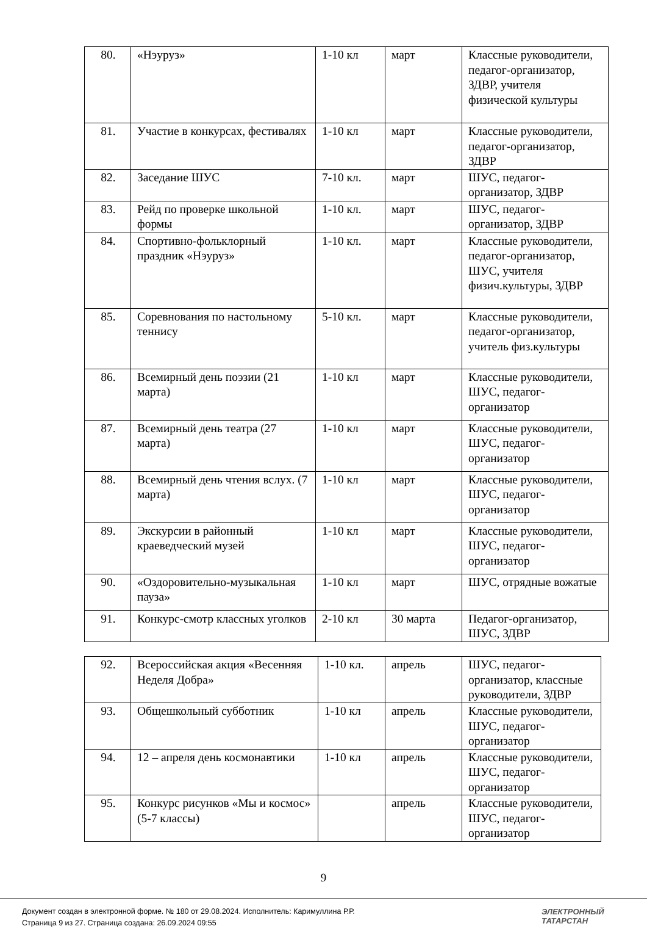| 80. | «Нэуруз» | 1-10 кл | март | Классные руководители, педагог-организатор, ЗДВР, учителя физической культуры |
| 81. | Участие в конкурсах, фестивалях | 1-10 кл | март | Классные руководители, педагог-организатор, ЗДВР |
| 82. | Заседание ШУС | 7-10 кл. | март | ШУС, педагог-организатор, ЗДВР |
| 83. | Рейд по проверке школьной формы | 1-10 кл. | март | ШУС, педагог-организатор, ЗДВР |
| 84. | Спортивно-фольклорный праздник «Нэуруз» | 1-10 кл. | март | Классные руководители, педагог-организатор, ШУС, учителя физич.культуры, ЗДВР |
| 85. | Соревнования по настольному теннису | 5-10 кл. | март | Классные руководители, педагог-организатор, учитель физ.культуры |
| 86. | Всемирный день поэзии (21 марта) | 1-10 кл | март | Классные руководители, ШУС, педагог-организатор |
| 87. | Всемирный день театра (27 марта) | 1-10 кл | март | Классные руководители, ШУС, педагог-организатор |
| 88. | Всемирный день чтения вслух. (7 марта) | 1-10 кл | март | Классные руководители, ШУС, педагог-организатор |
| 89. | Экскурсии в районный краеведческий музей | 1-10 кл | март | Классные руководители, ШУС, педагог-организатор |
| 90. | «Оздоровительно-музыкальная пауза» | 1-10 кл | март | ШУС, отрядные вожатые |
| 91. | Конкурс-смотр классных уголков | 2-10 кл | 30 марта | Педагог-организатор, ШУС, ЗДВР |
| 92. | Всероссийская акция «Весенняя Неделя Добра» | 1-10 кл. | апрель | ШУС, педагог-организатор, классные руководители, ЗДВР |
| 93. | Общешкольный субботник | 1-10 кл | апрель | Классные руководители, ШУС, педагог-организатор |
| 94. | 12 – апреля день космонавтики | 1-10 кл | апрель | Классные руководители, ШУС, педагог-организатор |
| 95. | Конкурс рисунков «Мы и космос» (5-7 классы) | | апрель | Классные руководители, ШУС, педагог-организатор |
9
Документ создан в электронной форме. № 180 от 29.08.2024. Исполнитель: Каримуллина Р.Р.
Страница 9 из 27. Страница создана: 26.09.2024 09:55
ЭЛЕКТРОННЫЙ
ТАТАРСТАН